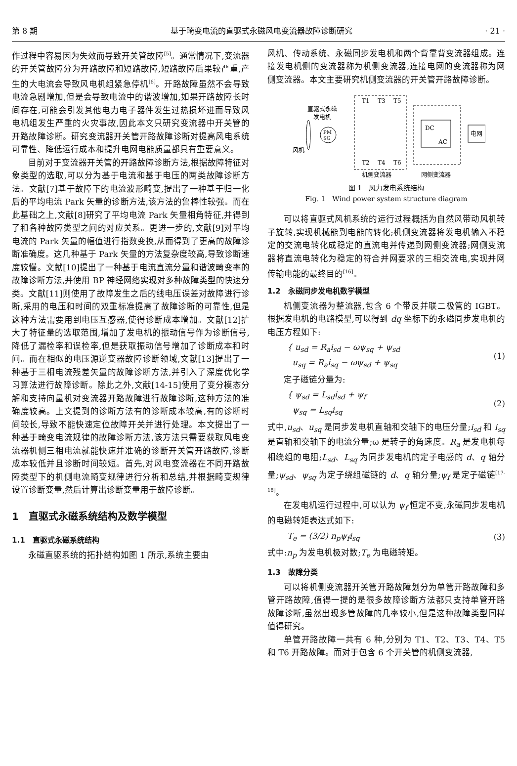第 8 期 基于畸变电流的直驱式永磁风电变流器故障诊断研究 · 21 ·
作过程中容易因为失效而导致开关管故障<sup>[5]</sup>。通常情况下,变流器的开关管故障分为开路故障和短路故障,短路故障后果较严重,产生的大电流会导致风电机组紧急停机<sup>[6]</sup>。开路故障虽然不会导致电流急剧增加,但是会导致电流中的谐波增加,如果开路故障长时间存在,可能会引发其他电力电子器件发生过热损坏进而导致风电机组发生严重的火灾事故,因此本文只研究变流器中开关管的开路故障诊断。研究变流器开关管开路故障诊断对提高风电系统可靠性、降低运行成本和提升电网电能质量都具有重要意义。
目前对于变流器开关管的开路故障诊断方法,根据故障特征对象类型的选取,可以分为基于电流和基于电压的两类故障诊断方法。文献[7]基于故障下的电流波形畸变,提出了一种基于归一化后的平均电流 Park 矢量的诊断方法,该方法的鲁棒性较强。而在此基础之上,文献[8]研究了平均电流 Park 矢量相角特征,并得到了和各种故障类型之间的对应关系。更进一步的,文献[9]对平均电流的 Park 矢量的幅值进行指数变换,从而得到了更高的故障诊断准确度。这几种基于 Park 矢量的方法复杂度较高,导致诊断速度较慢。文献[10]提出了一种基于电流直流分量和谐波畸变率的故障诊断方法,并使用 BP 神经网络实现对多种故障类型的快速分类。文献[11]则使用了故障发生之后的线电压误差对故障进行诊断,采用的电压和时间的双重标准提高了故障诊断的可靠性,但是这种方法需要用到电压互感器,使得诊断成本增加。文献[12]扩大了特征量的选取范围,增加了发电机的振动信号作为诊断信号,降低了漏检率和误检率,但是获取振动信号增加了诊断成本和时间。而在相似的电压源逆变器故障诊断领域,文献[13]提出了一种基于三相电流残差矢量的故障诊断方法,并引入了深度优化学习算法进行故障诊断。除此之外,文献[14-15]使用了变分模态分解和支持向量机对变流器开路故障进行故障诊断,这种方法的准确度较高。上文提到的诊断方法有的诊断成本较高,有的诊断时间较长,导致不能快速定位故障开关并进行处理。本文提出了一种基于畸变电流规律的故障诊断方法,该方法只需要获取风电变流器机侧三相电流就能快速并准确的诊断开关管开路故障,诊断成本较低并且诊断时间较短。首先,对风电变流器在不同开路故障类型下的机侧电流畸变规律进行分析和总结,并根据畸变规律设置诊断变量,然后计算出诊断变量用于故障诊断。
1　直驱式永磁系统结构及数学模型
1.1　直驱式永磁系统结构
永磁直驱系统的拓扑结构如图 1 所示,系统主要由
风机、传动系统、永磁同步发电机和两个背靠背变流器组成。连接发电机侧的变流器称为机侧变流器,连接电网的变流器称为网侧变流器。本文主要研究机侧变流器的开关管开路故障诊断。
直驱式永磁
发电机
风机
PM
SG
T1
T3
T5
T2
T4
T6
DC
AC
电网
机侧变流器
网侧变流器
图 1　风力发电系统结构
Fig. 1　Wind power system structure diagram
可以将直驱式风机系统的运行过程概括为自然风带动风机转子旋转,实现机械能到电能的转化;机侧变流器将发电机输入不稳定的交流电转化成稳定的直流电并传递到网侧变流器;网侧变流器将直流电转化为稳定的符合并网要求的三相交流电,实现并网传输电能的最终目的<sup>[16]</sup>。
1.2　永磁同步发电机数学模型
机侧变流器为整流器,包含 6 个带反并联二极管的 IGBT。根据发电机的电路模型,可以得到 dq 坐标下的永磁同步发电机的电压方程如下:
{ u<sub>sd</sub> = R<sub>a</sub>i<sub>sd</sub> − ωψ<sub>sq</sub> + ψ<sub>sd</sub>
u<sub>sq</sub> = R<sub>a</sub>i<sub>sq</sub> − ωψ<sub>sd</sub> + ψ<sub>sq</sub>
(1)
定子磁链分量为:
{ ψ<sub>sd</sub> = L<sub>sd</sub>i<sub>sd</sub> + ψ<sub>f</sub>
ψ<sub>sq</sub> = L<sub>sq</sub>i<sub>sq</sub>
(2)
式中,u<sub>sd</sub>、u<sub>sq</sub> 是同步发电机直轴和交轴下的电压分量;i<sub>sd</sub> 和 i<sub>sq</sub> 是直轴和交轴下的电流分量;ω 是转子的角速度。R<sub>a</sub> 是发电机每相绕组的电阻;L<sub>sd</sub>、L<sub>sq</sub> 为同步发电机的定子电感的 d、q 轴分量;ψ<sub>sd</sub>、ψ<sub>sq</sub> 为定子绕组磁链的 d、q 轴分量;ψ<sub>f</sub> 是定子磁链<sup>[17-18]</sup>。
在发电机运行过程中,可以认为 ψ<sub>f</sub> 恒定不变,永磁同步发电机的电磁转矩表达式如下:
T<sub>e</sub> = (3/2) n<sub>p</sub>ψ<sub>f</sub>i<sub>sq</sub> (3)
式中:n<sub>p</sub> 为发电机极对数;T<sub>e</sub> 为电磁转矩。
1.3　故障分类
可以将机侧变流器开关管开路故障划分为单管开路故障和多管开路故障,值得一提的是很多故障诊断方法都只支持单管开路故障诊断,虽然出现多管故障的几率较小,但是这种故障类型同样值得研究。
单管开路故障一共有 6 种,分别为 T1、T2、T3、T4、T5 和 T6 开路故障。而对于包含 6 个开关管的机侧变流器,